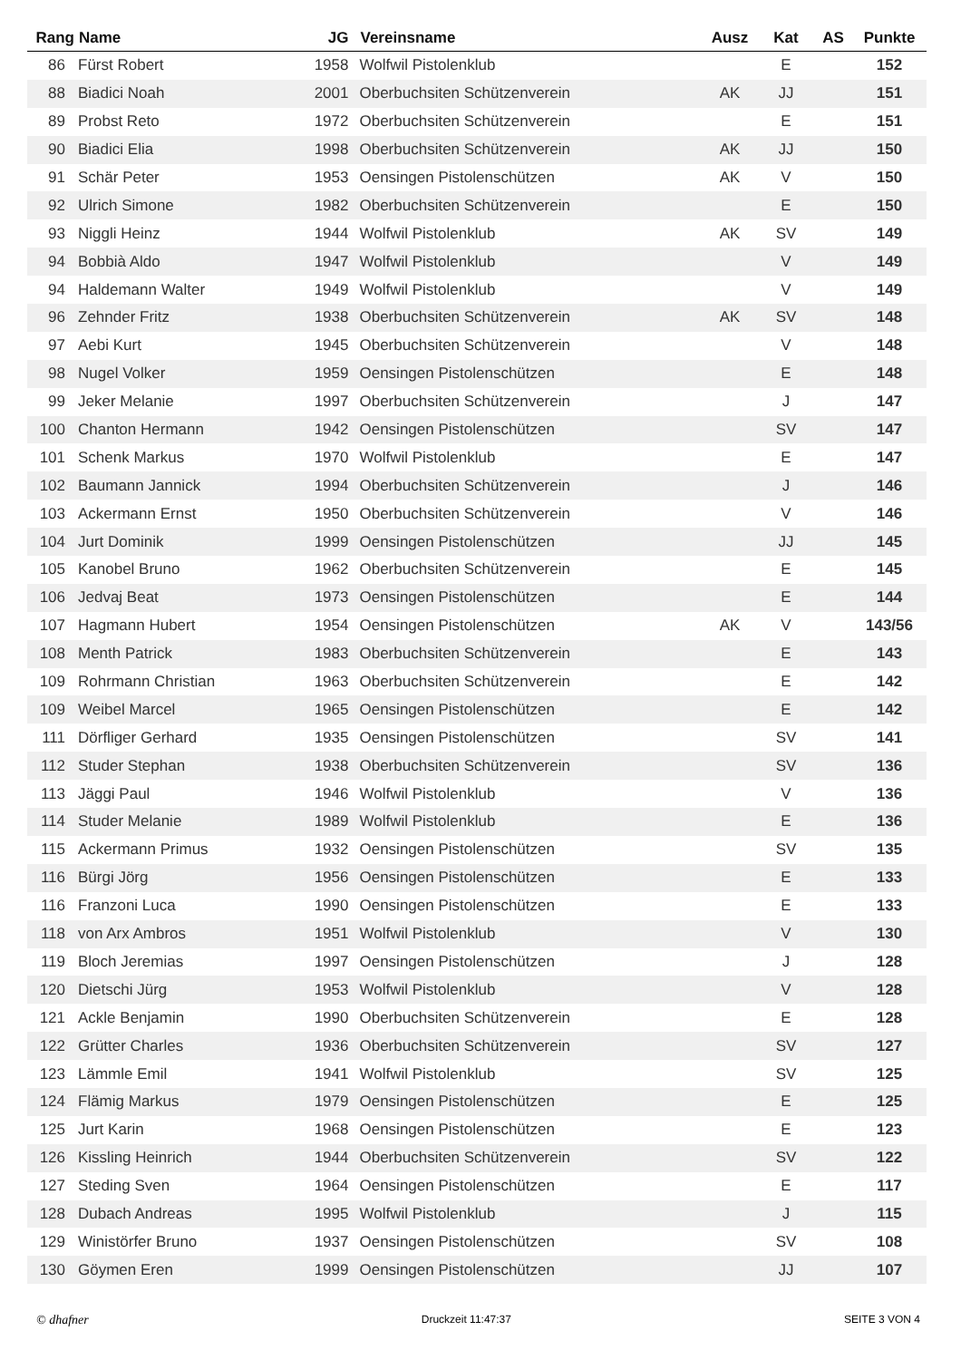| Rang | Name | JG | Vereinsname | Ausz | Kat | AS | Punkte |
| --- | --- | --- | --- | --- | --- | --- | --- |
| 86 | Fürst Robert | 1958 | Wolfwil Pistolenklub | | E | | 152 |
| 88 | Biadici Noah | 2001 | Oberbuchsiten Schützenverein | AK | JJ | | 151 |
| 89 | Probst Reto | 1972 | Oberbuchsiten Schützenverein | | E | | 151 |
| 90 | Biadici Elia | 1998 | Oberbuchsiten Schützenverein | AK | JJ | | 150 |
| 91 | Schär Peter | 1953 | Oensingen Pistolenschützen | AK | V | | 150 |
| 92 | Ulrich Simone | 1982 | Oberbuchsiten Schützenverein | | E | | 150 |
| 93 | Niggli Heinz | 1944 | Wolfwil Pistolenklub | AK | SV | | 149 |
| 94 | Bobbià Aldo | 1947 | Wolfwil Pistolenklub | | V | | 149 |
| 94 | Haldemann Walter | 1949 | Wolfwil Pistolenklub | | V | | 149 |
| 96 | Zehnder Fritz | 1938 | Oberbuchsiten Schützenverein | AK | SV | | 148 |
| 97 | Aebi Kurt | 1945 | Oberbuchsiten Schützenverein | | V | | 148 |
| 98 | Nugel Volker | 1959 | Oensingen Pistolenschützen | | E | | 148 |
| 99 | Jeker Melanie | 1997 | Oberbuchsiten Schützenverein | | J | | 147 |
| 100 | Chanton Hermann | 1942 | Oensingen Pistolenschützen | | SV | | 147 |
| 101 | Schenk Markus | 1970 | Wolfwil Pistolenklub | | E | | 147 |
| 102 | Baumann Jannick | 1994 | Oberbuchsiten Schützenverein | | J | | 146 |
| 103 | Ackermann Ernst | 1950 | Oberbuchsiten Schützenverein | | V | | 146 |
| 104 | Jurt Dominik | 1999 | Oensingen Pistolenschützen | | JJ | | 145 |
| 105 | Kanobel Bruno | 1962 | Oberbuchsiten Schützenverein | | E | | 145 |
| 106 | Jedvaj Beat | 1973 | Oensingen Pistolenschützen | | E | | 144 |
| 107 | Hagmann Hubert | 1954 | Oensingen Pistolenschützen | AK | V | | 143/56 |
| 108 | Menth Patrick | 1983 | Oberbuchsiten Schützenverein | | E | | 143 |
| 109 | Rohrmann Christian | 1963 | Oberbuchsiten Schützenverein | | E | | 142 |
| 109 | Weibel Marcel | 1965 | Oensingen Pistolenschützen | | E | | 142 |
| 111 | Dörfliger Gerhard | 1935 | Oensingen Pistolenschützen | | SV | | 141 |
| 112 | Studer Stephan | 1938 | Oberbuchsiten Schützenverein | | SV | | 136 |
| 113 | Jäggi Paul | 1946 | Wolfwil Pistolenklub | | V | | 136 |
| 114 | Studer Melanie | 1989 | Wolfwil Pistolenklub | | E | | 136 |
| 115 | Ackermann Primus | 1932 | Oensingen Pistolenschützen | | SV | | 135 |
| 116 | Bürgi Jörg | 1956 | Oensingen Pistolenschützen | | E | | 133 |
| 116 | Franzoni Luca | 1990 | Oensingen Pistolenschützen | | E | | 133 |
| 118 | von Arx Ambros | 1951 | Wolfwil Pistolenklub | | V | | 130 |
| 119 | Bloch Jeremias | 1997 | Oensingen Pistolenschützen | | J | | 128 |
| 120 | Dietschi Jürg | 1953 | Wolfwil Pistolenklub | | V | | 128 |
| 121 | Ackle Benjamin | 1990 | Oberbuchsiten Schützenverein | | E | | 128 |
| 122 | Grütter Charles | 1936 | Oberbuchsiten Schützenverein | | SV | | 127 |
| 123 | Lämmle Emil | 1941 | Wolfwil Pistolenklub | | SV | | 125 |
| 124 | Flämig Markus | 1979 | Oensingen Pistolenschützen | | E | | 125 |
| 125 | Jurt Karin | 1968 | Oensingen Pistolenschützen | | E | | 123 |
| 126 | Kissling Heinrich | 1944 | Oberbuchsiten Schützenverein | | SV | | 122 |
| 127 | Steding Sven | 1964 | Oensingen Pistolenschützen | | E | | 117 |
| 128 | Dubach Andreas | 1995 | Wolfwil Pistolenklub | | J | | 115 |
| 129 | Winistörfer Bruno | 1937 | Oensingen Pistolenschützen | | SV | | 108 |
| 130 | Göymen Eren | 1999 | Oensingen Pistolenschützen | | JJ | | 107 |
© dhafner Druckzeit 11:47:37 SEITE 3 VON 4